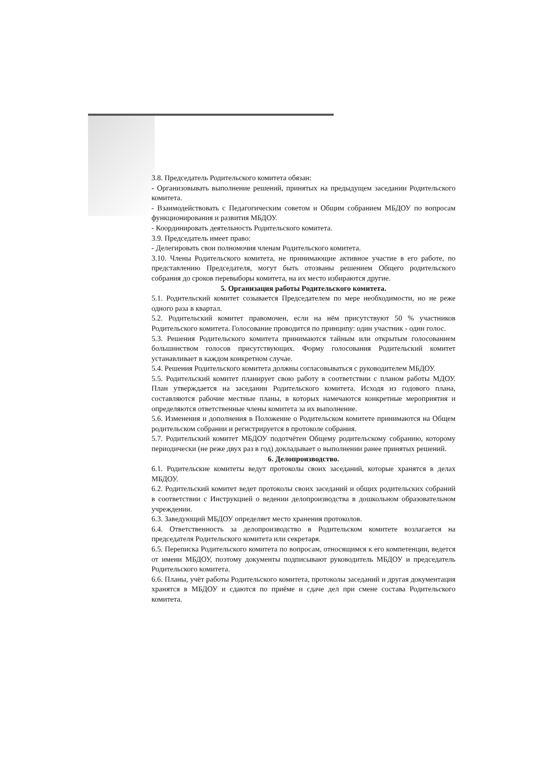3.8. Председатель Родительского комитета обязан:
- Организовывать выполнение решений, принятых на предыдущем заседании Родительского комитета.
- Взаимодействовать с Педагогическим советом и Общим собранием МБДОУ по вопросам функционирования и развития МБДОУ.
- Координировать деятельность Родительского комитета.
3.9. Председатель имеет право:
- Делегировать свои полномочия членам Родительского комитета.
3.10. Члены Родительского комитета, не принимающие активное участие в его работе, по представлению Председателя, могут быть отозваны решением Общего родительского собрания до сроков перевыборы комитета, на их место избираются другие.
5. Организация работы Родительского комитета.
5.1. Родительский комитет созывается Председателем по мере необходимости, но не реже одного раза в квартал.
5.2. Родительский комитет правомочен, если на нём присутствуют 50 % участников Родительского комитета. Голосование проводится по принципу: один участник - один голос.
5.3. Решения Родительского комитета принимаются тайным или открытым голосованием большинством голосов присутствующих. Форму голосования Родительский комитет устанавливает в каждом конкретном случае.
5.4. Решения Родительского комитета должны согласовываться с руководителем МБДОУ.
5.5. Родительский комитет планирует свою работу в соответствии с планом работы МДОУ. План утверждается на заседании Родительского комитета. Исходя из годового плана, составляются рабочие местные планы, в которых намечаются конкретные мероприятия и определяются ответственные члены комитета за их выполнение.
5.6. Изменения и дополнения в Положение о Родительском комитете принимаются на Общем родительском собрании и регистрируется в протоколе собрания.
5.7. Родительский комитет МБДОУ подотчётен Общему родительскому собранию, которому периодически (не реже двух раз в год) докладывает о выполнении ранее принятых решений.
6. Делопроизводство.
6.1. Родительские комитеты ведут протоколы своих заседаний, которые хранятся в делах МБДОУ.
6.2. Родительский комитет ведет протоколы своих заседаний и общих родительских собраний в соответствии с Инструкцией о ведении делопроизводства в дошкольном образовательном учреждении.
6.3. Заведующий МБДОУ определяет место хранения протоколов.
6.4. Ответственность за делопроизводство в Родительском комитете возлагается на председателя Родительского комитета или секретаря.
6.5. Переписка Родительского комитета по вопросам, относящимся к его компетенции, ведется от имени МБДОУ, поэтому документы подписывают руководитель МБДОУ и председатель Родительского комитета.
6.6. Планы, учёт работы Родительского комитета, протоколы заседаний и другая документация хранятся в МБДОУ и сдаются по приёме и сдаче дел при смене состава Родительского комитета.